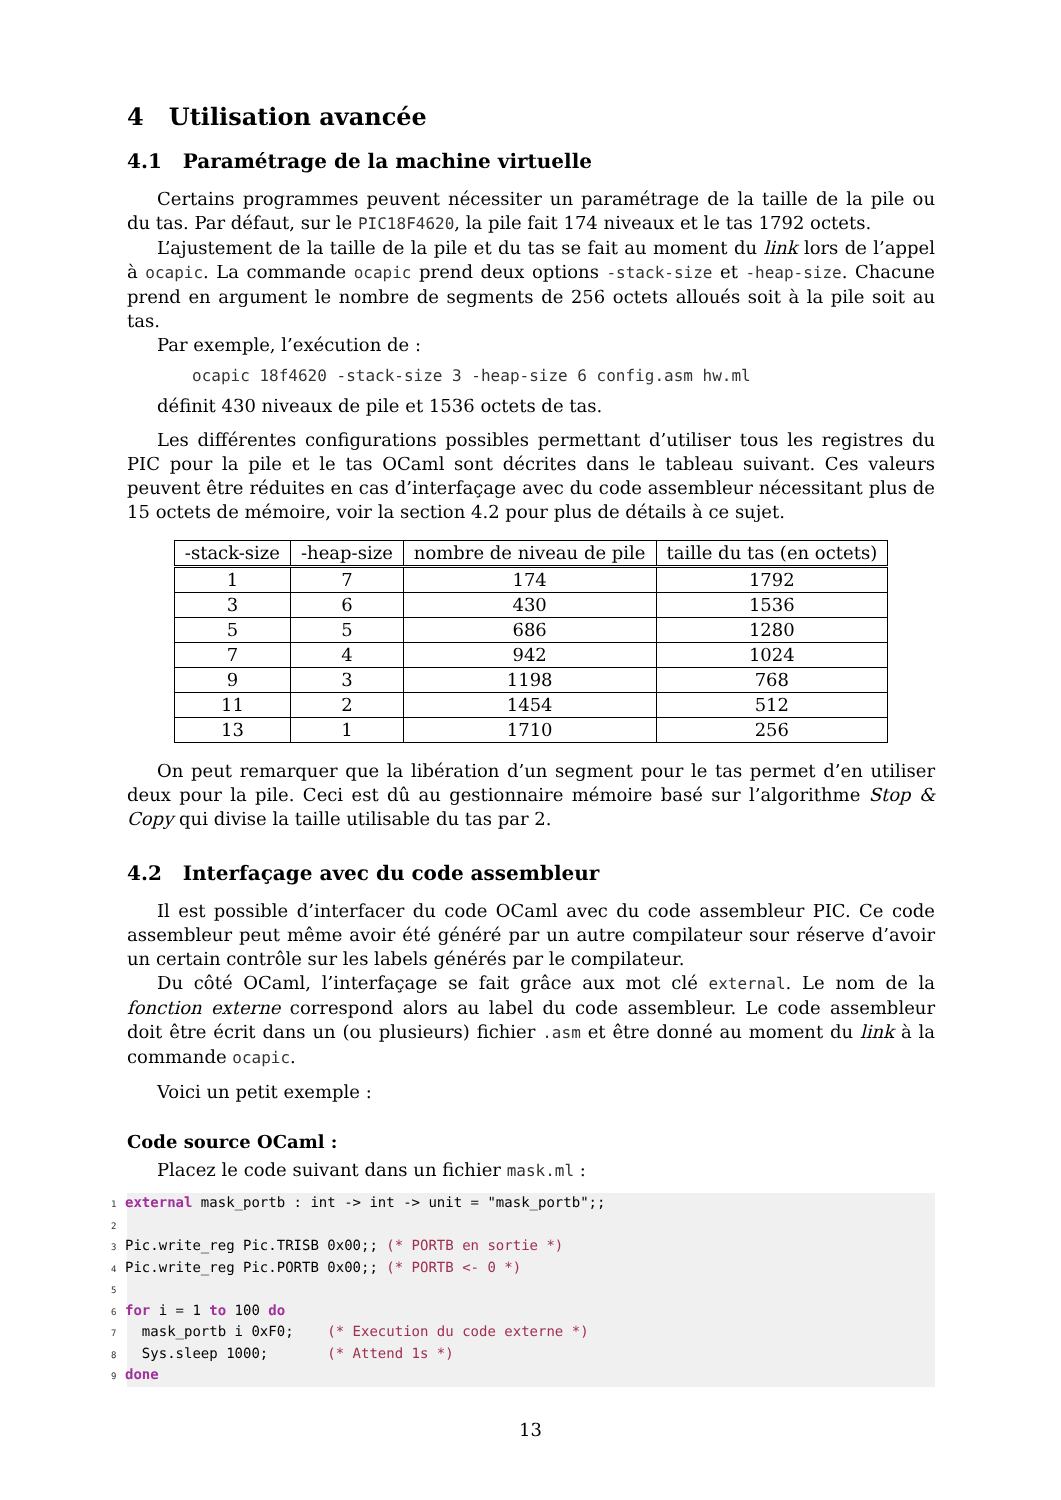4 Utilisation avancée
4.1 Paramétrage de la machine virtuelle
Certains programmes peuvent nécessiter un paramétrage de la taille de la pile ou du tas. Par défaut, sur le PIC18F4620, la pile fait 174 niveaux et le tas 1792 octets.
L’ajustement de la taille de la pile et du tas se fait au moment du link lors de l’appel à ocapic. La commande ocapic prend deux options -stack-size et -heap-size. Chacune prend en argument le nombre de segments de 256 octets alloués soit à la pile soit au tas.
Par exemple, l’exécution de :
ocapic 18f4620 -stack-size 3 -heap-size 6 config.asm hw.ml
définit 430 niveaux de pile et 1536 octets de tas.
Les différentes configurations possibles permettant d’utiliser tous les registres du PIC pour la pile et le tas OCaml sont décrites dans le tableau suivant. Ces valeurs peuvent être réduites en cas d’interfaçage avec du code assembleur nécessitant plus de 15 octets de mémoire, voir la section 4.2 pour plus de détails à ce sujet.
| -stack-size | -heap-size | nombre de niveau de pile | taille du tas (en octets) |
| --- | --- | --- | --- |
| 1 | 7 | 174 | 1792 |
| 3 | 6 | 430 | 1536 |
| 5 | 5 | 686 | 1280 |
| 7 | 4 | 942 | 1024 |
| 9 | 3 | 1198 | 768 |
| 11 | 2 | 1454 | 512 |
| 13 | 1 | 1710 | 256 |
On peut remarquer que la libération d’un segment pour le tas permet d’en utiliser deux pour la pile. Ceci est dû au gestionnaire mémoire basé sur l’algorithme Stop & Copy qui divise la taille utilisable du tas par 2.
4.2 Interfaçage avec du code assembleur
Il est possible d’interfacer du code OCaml avec du code assembleur PIC. Ce code assembleur peut même avoir été généré par un autre compilateur sour réserve d’avoir un certain contrôle sur les labels générés par le compilateur.
Du côté OCaml, l’interfaçage se fait grâce aux mot clé external. Le nom de la fonction externe correspond alors au label du code assembleur. Le code assembleur doit être écrit dans un (ou plusieurs) fichier .asm et être donné au moment du link à la commande ocapic.
Voici un petit exemple :
Code source OCaml :
Placez le code suivant dans un fichier mask.ml :
1 external mask_portb : int -> int -> unit = "mask_portb";; 2 3 Pic.write_reg Pic.TRISB 0x00;; (* PORTB en sortie *) 4 Pic.write_reg Pic.PORTB 0x00;; (* PORTB <- 0 *) 5 6 for i = 1 to 100 do 7 mask_portb i 0xF0; (* Execution du code externe *) 8 Sys.sleep 1000; (* Attend 1s *) 9 done
13